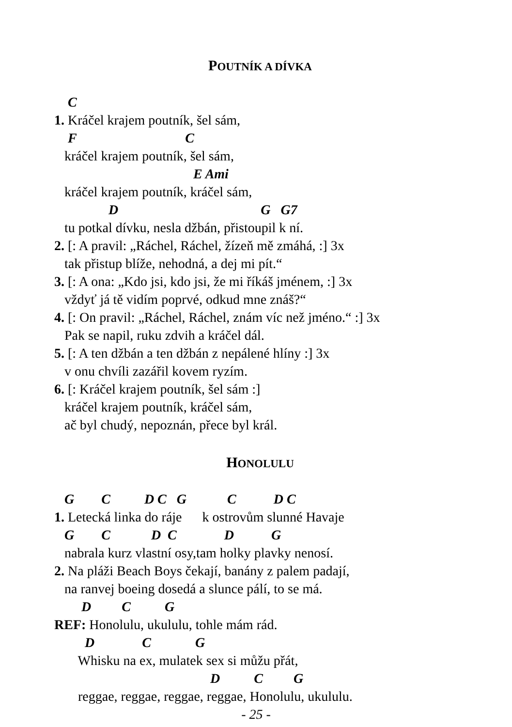POUTNÍK A DÍVKA
C
1. Kráčel krajem poutník, šel sám,
F C
kráčel krajem poutník, šel sám,
E Ami
kráčel krajem poutník, kráčel sám,
D G G7
tu potkal dívku, nesla džbán, přistoupil k ní.
2. [: A pravil: „Ráchel, Ráchel, žízeň mě zmáhá, :] 3x
tak přistup blíže, nehodná, a dej mi pít.“
3. [: A ona: „Kdo jsi, kdo jsi, že mi říkáš jménem, :] 3x
vždyť já tě vidím poprvé, odkud mne znáš?“
4. [: On pravil: „Ráchel, Ráchel, znám víc než jméno.“ :] 3x
Pak se napil, ruku zdvih a kráčel dál.
5. [: A ten džbán a ten džbán z nepálené hlíny :] 3x
v onu chvíli zazářil kovem ryzím.
6. [: Kráčel krajem poutník, šel sám :]
kráčel krajem poutník, kráčel sám,
ač byl chudý, nepoznán, přece byl král.
HONOLULU
G C D C G C D C
1. Letecká linka do ráje k ostrovům slunné Havaje
G C D C D G
nabrala kurz vlastní osy,tam holky plavky nenosí.
2. Na pláži Beach Boys čekají, banány z palem padají,
na ranvej boeing dosedá a slunce pálí, to se má.
D C G
REF: Honolulu, ukululu, tohle mám rád.
D C G
Whisku na ex, mulatek sex si můžu přát,
D C G
reggae, reggae, reggae, reggae, Honolulu, ukululu.
- 25 -